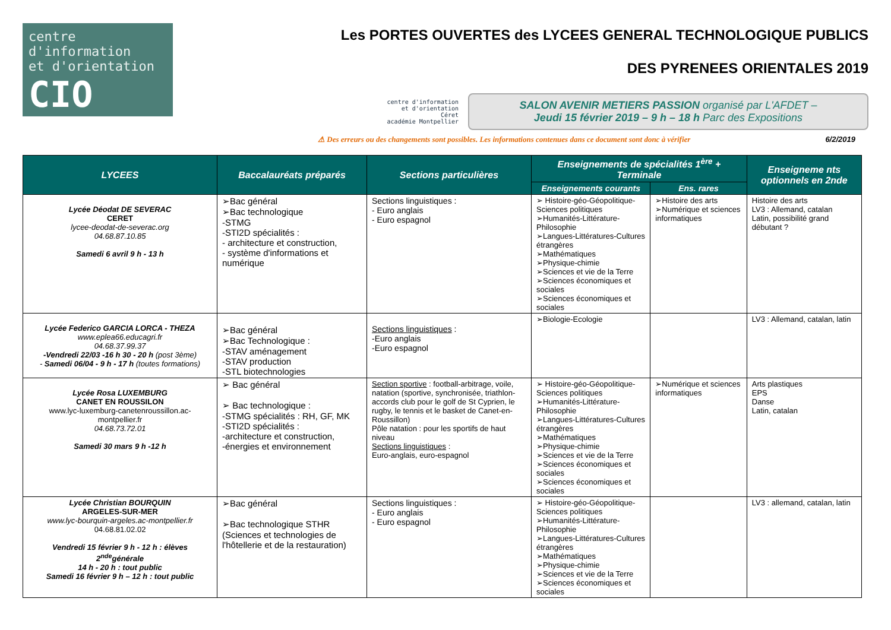centre d'information
et d'orientation
CIO
Les PORTES OUVERTES des LYCEES GENERAL TECHNOLOGIQUE PUBLICS
DES PYRENEES ORIENTALES 2019
centre d'information
et d'orientation
Céret
académie Montpellier
SALON AVENIR METIERS PASSION organisé par L'AFDET –
Jeudi 15 février 2019 – 9 h – 18 h Parc des Expositions
⚠ Des erreurs ou des changements sont possibles. Les informations contenues dans ce document sont donc à vérifier 6/2/2019
| LYCEES | Baccalauréats préparés | Sections particulières | Enseignements de spécialités 1<sup>ère</sup> + Terminale | | Enseigneme nts optionnels en 2nde |
| --- | --- | --- | --- | --- | --- |
| | | | Enseignements courants | Ens. rares | |
| Lycée Déodat DE SEVERAC CERET lycee-deodat-de-severac.org 04.68.87.10.85 Samedi 6 avril 9 h - 13 h | ➢Bac général ➢Bac technologique -STMG -STI2D spécialités : - architecture et construction, - système d'informations et numérique | Sections linguistiques : - Euro anglais - Euro espagnol | ➢ Histoire-géo-Géopolitique-Sciences politiques ➢Humanités-Littérature-Philosophie ➢Langues-Littératures-Cultures étrangères ➢Mathématiques ➢Physique-chimie ➢Sciences et vie de la Terre ➢Sciences économiques et sociales ➢Sciences économiques et sociales | ➢Histoire des arts ➢Numérique et sciences informatiques | Histoire des arts LV3 : Allemand, catalan Latin, possibilité grand débutant ? |
| Lycée Federico GARCIA LORCA - THEZA www.eplea66.educagri.fr 04.68.37.99.37 -Vendredi 22/03 -16 h 30 - 20 h (post 3ème) - Samedi 06/04 - 9 h - 17 h (toutes formations) | ➢Bac général ➢Bac Technologique : -STAV aménagement -STAV production -STL biotechnologies | Sections linguistiques : -Euro anglais -Euro espagnol | ➢Biologie-Ecologie | | LV3 : Allemand, catalan, latin |
| Lycée Rosa LUXEMBURG CANET EN ROUSSILON www.lyc-luxemburg-canetenroussillon.ac-montpellier.fr 04.68.73.72.01 Samedi 30 mars 9 h -12 h | ➢ Bac général ➢ Bac technologique : -STMG spécialités : RH, GF, MK -STI2D spécialités : -architecture et construction, -énergies et environnement | Section sportive : football-arbitrage, voile, natation (sportive, synchronisée, triathlon- accords club pour le golf de St Cyprien, le rugby, le tennis et le basket de Canet-en-Roussillon) Pôle natation : pour les sportifs de haut niveau Sections linguistiques : Euro-anglais, euro-espagnol | ➢ Histoire-géo-Géopolitique-Sciences politiques ➢Humanités-Littérature-Philosophie ➢Langues-Littératures-Cultures étrangères ➢Mathématiques ➢Physique-chimie ➢Sciences et vie de la Terre ➢Sciences économiques et sociales ➢Sciences économiques et sociales | ➢Numérique et sciences informatiques | Arts plastiques EPS Danse Latin, catalan |
| Lycée Christian BOURQUIN ARGELES-SUR-MER www.lyc-bourquin-argeles.ac-montpellier.fr 04.68.81.02.02 Vendredi 15 février 9 h - 12 h : élèves 2<sup>nde</sup>générale 14 h - 20 h : tout public Samedi 16 février 9 h – 12 h : tout public | ➢Bac général ➢Bac technologique STHR (Sciences et technologies de l'hôtellerie et de la restauration) | Sections linguistiques : - Euro anglais - Euro espagnol | ➢ Histoire-géo-Géopolitique-Sciences politiques ➢Humanités-Littérature-Philosophie ➢Langues-Littératures-Cultures étrangères ➢Mathématiques ➢Physique-chimie ➢Sciences et vie de la Terre ➢Sciences économiques et sociales | | LV3 : allemand, catalan, latin |